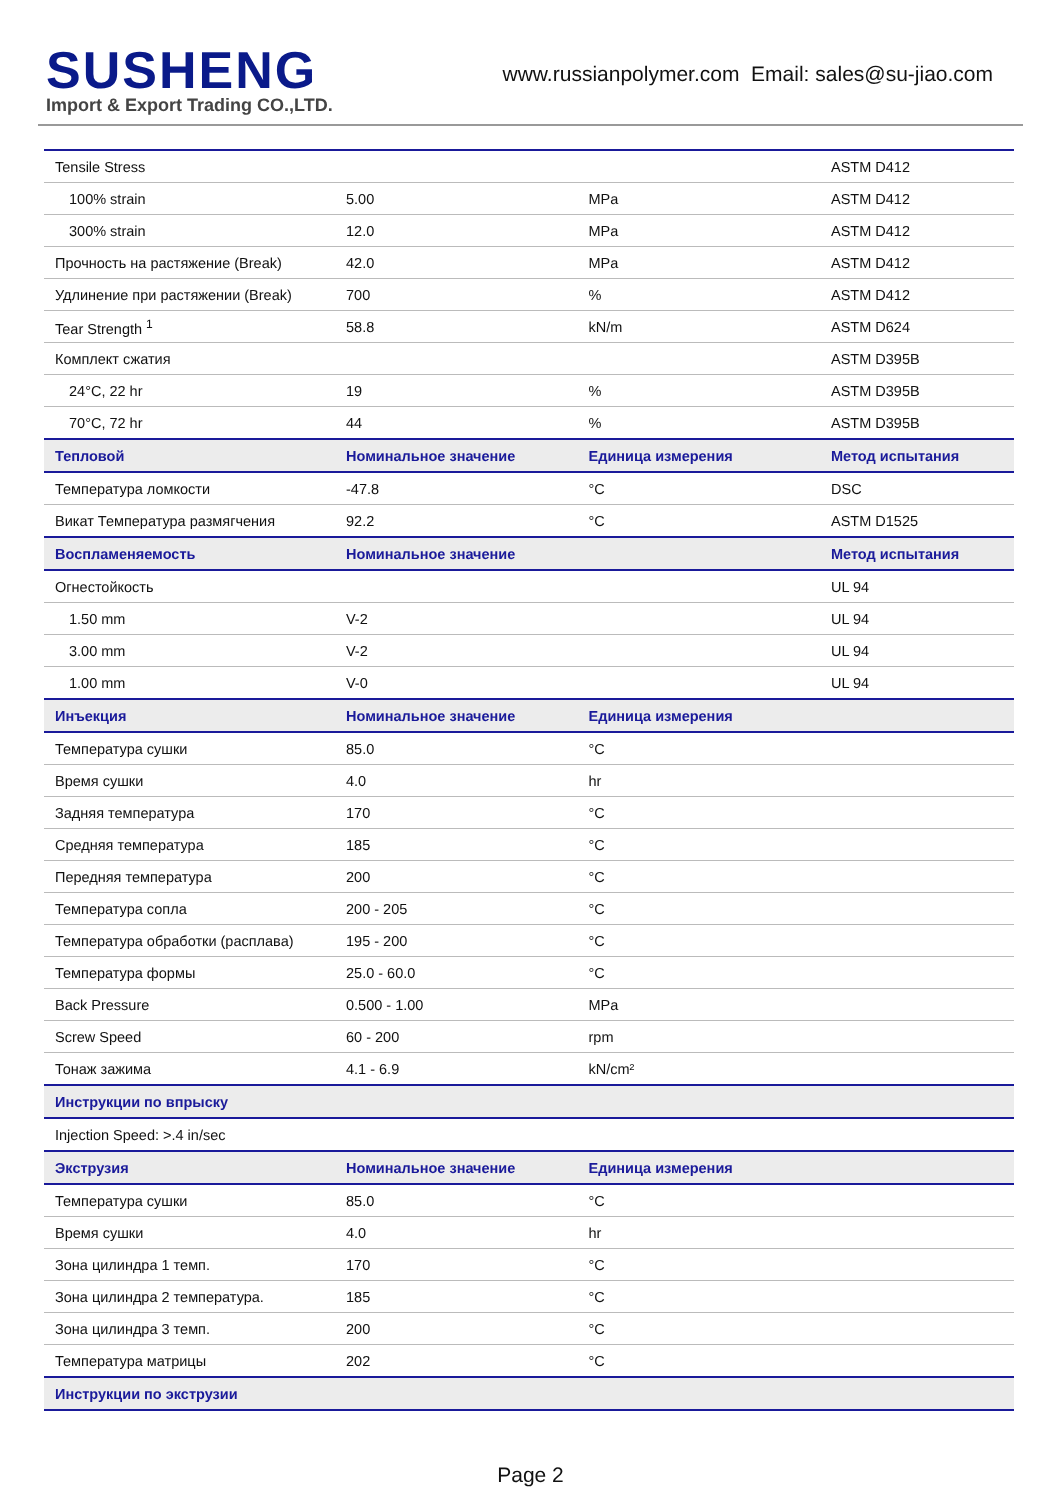SUSHENG
Import & Export Trading CO.,LTD.
www.russianpolymer.com Email: sales@su-jiao.com
| Tensile Stress | | | ASTM D412 |
| 100% strain | 5.00 | MPa | ASTM D412 |
| 300% strain | 12.0 | MPa | ASTM D412 |
| Прочность на растяжение (Break) | 42.0 | MPa | ASTM D412 |
| Удлинение при растяжении (Break) | 700 | % | ASTM D412 |
| Tear Strength <sup>1</sup> | 58.8 | kN/m | ASTM D624 |
| Комплект сжатия | | | ASTM D395B |
| 24°C, 22 hr | 19 | % | ASTM D395B |
| 70°C, 72 hr | 44 | % | ASTM D395B |
| Тепловой | Номинальное значение | Единица измерения | Метод испытания |
| Температура ломкости | -47.8 | °C | DSC |
| Викат Температура размягчения | 92.2 | °C | ASTM D1525 |
| Воспламеняемость | Номинальное значение | | Метод испытания |
| Огнестойкость | | | UL 94 |
| 1.50 mm | V-2 | | UL 94 |
| 3.00 mm | V-2 | | UL 94 |
| 1.00 mm | V-0 | | UL 94 |
| Инъекция | Номинальное значение | Единица измерения | |
| Температура сушки | 85.0 | °C | |
| Время сушки | 4.0 | hr | |
| Задняя температура | 170 | °C | |
| Средняя температура | 185 | °C | |
| Передняя температура | 200 | °C | |
| Температура сопла | 200 - 205 | °C | |
| Температура обработки (расплава) | 195 - 200 | °C | |
| Температура формы | 25.0 - 60.0 | °C | |
| Back Pressure | 0.500 - 1.00 | MPa | |
| Screw Speed | 60 - 200 | rpm | |
| Тонаж зажима | 4.1 - 6.9 | kN/cm² | |
| Инструкции по впрыску | | | |
| Injection Speed: >.4 in/sec | | | |
| Экструзия | Номинальное значение | Единица измерения | |
| Температура сушки | 85.0 | °C | |
| Время сушки | 4.0 | hr | |
| Зона цилиндра 1 темп. | 170 | °C | |
| Зона цилиндра 2 температура. | 185 | °C | |
| Зона цилиндра 3 темп. | 200 | °C | |
| Температура матрицы | 202 | °C | |
| Инструкции по экструзии | | | |
Page 2